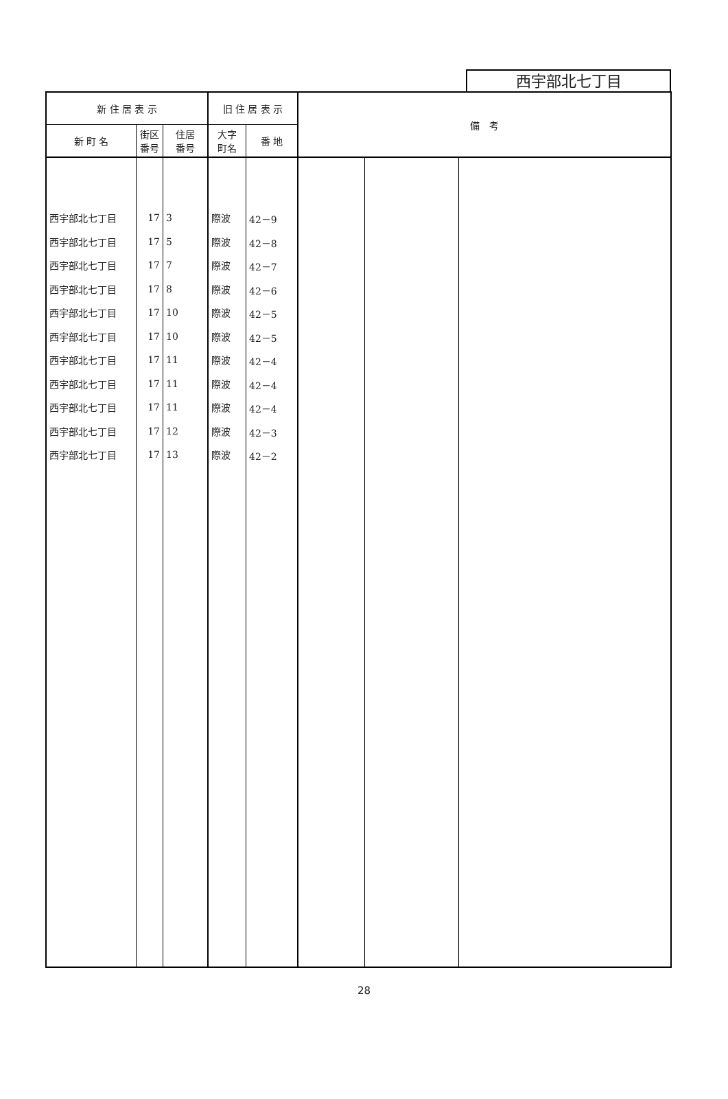西宇部北七丁目
| 新 住 居 表 示 | | | 旧 住 居 表 示 | | 備 考 | | |
| --- | --- | --- | --- | --- | --- | --- | --- |
| 新 町 名 | 街区 番号 | 住居 番号 | 大字 町名 | 番 地 | | | |
| 西宇部北七丁目 | 17 | 3 | 際波 | 42－9 | | | |
| 西宇部北七丁目 | 17 | 5 | 際波 | 42－8 | | | |
| 西宇部北七丁目 | 17 | 7 | 際波 | 42－7 | | | |
| 西宇部北七丁目 | 17 | 8 | 際波 | 42－6 | | | |
| 西宇部北七丁目 | 17 | 10 | 際波 | 42－5 | | | |
| 西宇部北七丁目 | 17 | 10 | 際波 | 42－5 | | | |
| 西宇部北七丁目 | 17 | 11 | 際波 | 42－4 | | | |
| 西宇部北七丁目 | 17 | 11 | 際波 | 42－4 | | | |
| 西宇部北七丁目 | 17 | 11 | 際波 | 42－4 | | | |
| 西宇部北七丁目 | 17 | 12 | 際波 | 42－3 | | | |
| 西宇部北七丁目 | 17 | 13 | 際波 | 42－2 | | | |
28